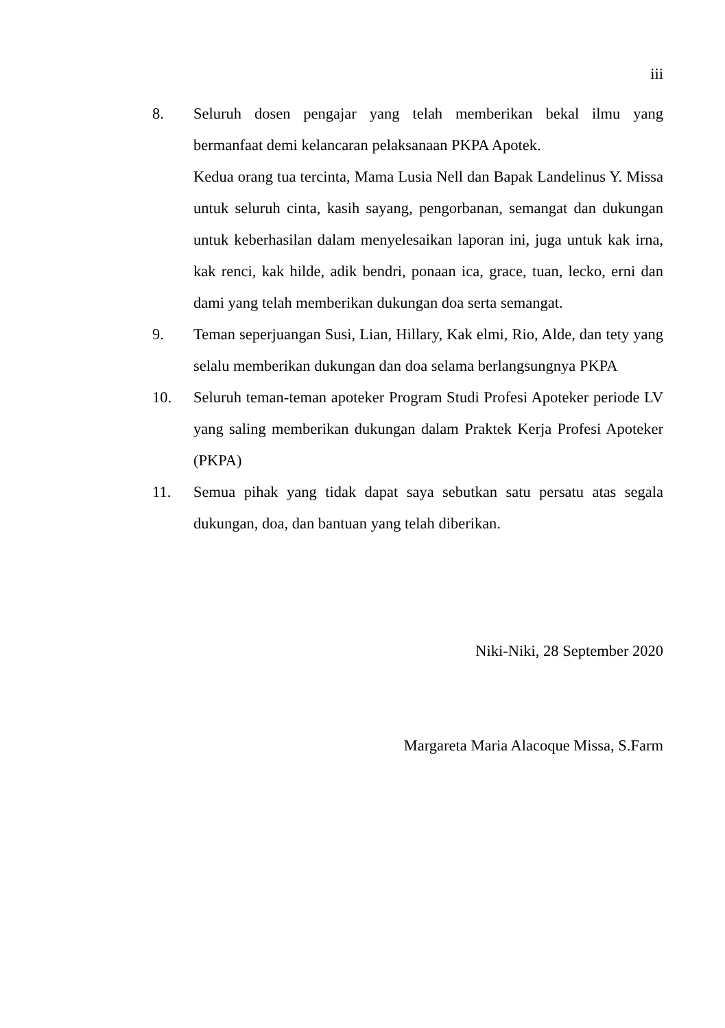iii
8. Seluruh dosen pengajar yang telah memberikan bekal ilmu yang bermanfaat demi kelancaran pelaksanaan PKPA Apotek.
Kedua orang tua tercinta, Mama Lusia Nell dan Bapak Landelinus Y. Missa untuk seluruh cinta, kasih sayang, pengorbanan, semangat dan dukungan untuk keberhasilan dalam menyelesaikan laporan ini, juga untuk kak irna, kak renci, kak hilde, adik bendri, ponaan ica, grace, tuan, lecko, erni dan dami yang telah memberikan dukungan doa serta semangat.
9. Teman seperjuangan Susi, Lian, Hillary, Kak elmi, Rio, Alde, dan tety yang selalu memberikan dukungan dan doa selama berlangsungnya PKPA
10. Seluruh teman-teman apoteker Program Studi Profesi Apoteker periode LV yang saling memberikan dukungan dalam Praktek Kerja Profesi Apoteker (PKPA)
11. Semua pihak yang tidak dapat saya sebutkan satu persatu atas segala dukungan, doa, dan bantuan yang telah diberikan.
Niki-Niki, 28 September 2020
Margareta Maria Alacoque Missa, S.Farm